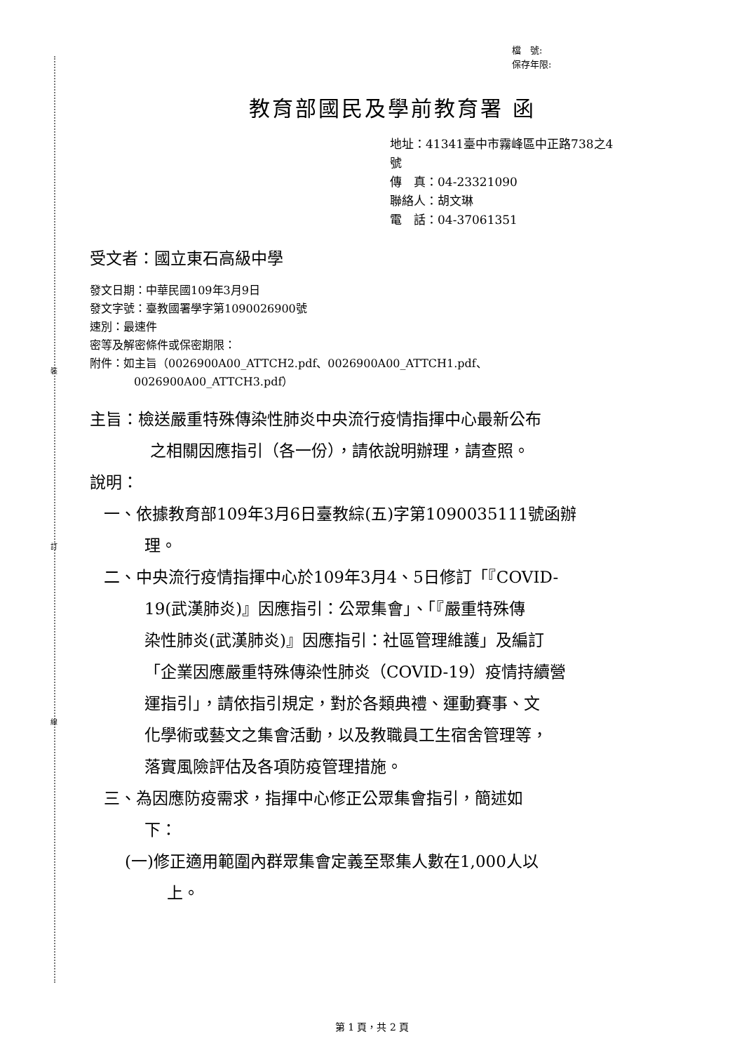裝
訂
線
檔　號:
保存年限:
教育部國民及學前教育署 函
地址：41341臺中市霧峰區中正路738之4
號
傳　真：04-23321090
聯絡人：胡文琳
電　話：04-37061351
受文者：國立東石高級中學
發文日期：中華民國109年3月9日
發文字號：臺教國署學字第1090026900號
速別：最速件
密等及解密條件或保密期限：
附件：如主旨（0026900A00_ATTCH2.pdf、0026900A00_ATTCH1.pdf、
0026900A00_ATTCH3.pdf）
主旨：檢送嚴重特殊傳染性肺炎中央流行疫情指揮中心最新公布
之相關因應指引（各一份），請依說明辦理，請查照。
說明：
一、依據教育部109年3月6日臺教綜(五)字第1090035111號函辦
理。
二、中央流行疫情指揮中心於109年3月4、5日修訂「『COVID-
19(武漢肺炎)』因應指引：公眾集會」、「『嚴重特殊傳
染性肺炎(武漢肺炎)』因應指引：社區管理維護」及編訂
「企業因應嚴重特殊傳染性肺炎（COVID-19）疫情持續營
運指引」，請依指引規定，對於各類典禮、運動賽事、文
化學術或藝文之集會活動，以及教職員工生宿舍管理等，
落實風險評估及各項防疫管理措施。
三、為因應防疫需求，指揮中心修正公眾集會指引，簡述如
下：
(一)修正適用範圍內群眾集會定義至聚集人數在1,000人以
上。
第 1 頁，共 2 頁